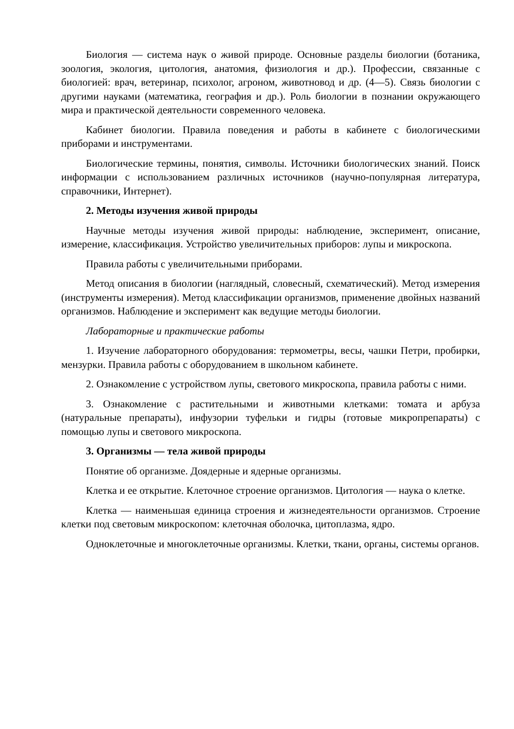Биология — система наук о живой природе. Основные разделы биологии (ботаника, зоология, экология, цитология, анатомия, физиология и др.). Профессии, связанные с биологией: врач, ветеринар, психолог, агроном, животновод и др. (4—5). Связь биологии с другими науками (математика, география и др.). Роль биологии в познании окружающего мира и практической деятельности современного человека.
Кабинет биологии. Правила поведения и работы в кабинете с биологическими приборами и инструментами.
Биологические термины, понятия, символы. Источники биологических знаний. Поиск информации с использованием различных источников (научно-популярная литература, справочники, Интернет).
2. Методы изучения живой природы
Научные методы изучения живой природы: наблюдение, эксперимент, описание, измерение, классификация. Устройство увеличительных приборов: лупы и микроскопа.
Правила работы с увеличительными приборами.
Метод описания в биологии (наглядный, словесный, схематический). Метод измерения (инструменты измерения). Метод классификации организмов, применение двойных названий организмов. Наблюдение и эксперимент как ведущие методы биологии.
Лабораторные и практические работы
1. Изучение лабораторного оборудования: термометры, весы, чашки Петри, пробирки, мензурки. Правила работы с оборудованием в школьном кабинете.
2. Ознакомление с устройством лупы, светового микроскопа, правила работы с ними.
3. Ознакомление с растительными и животными клетками: томата и арбуза (натуральные препараты), инфузории туфельки и гидры (готовые микропрепараты) с помощью лупы и светового микроскопа.
3. Организмы — тела живой природы
Понятие об организме. Доядерные и ядерные организмы.
Клетка и ее открытие. Клеточное строение организмов. Цитология — наука о клетке.
Клетка — наименьшая единица строения и жизнедеятельности организмов. Строение клетки под световым микроскопом: клеточная оболочка, цитоплазма, ядро.
Одноклеточные и многоклеточные организмы. Клетки, ткани, органы, системы органов.